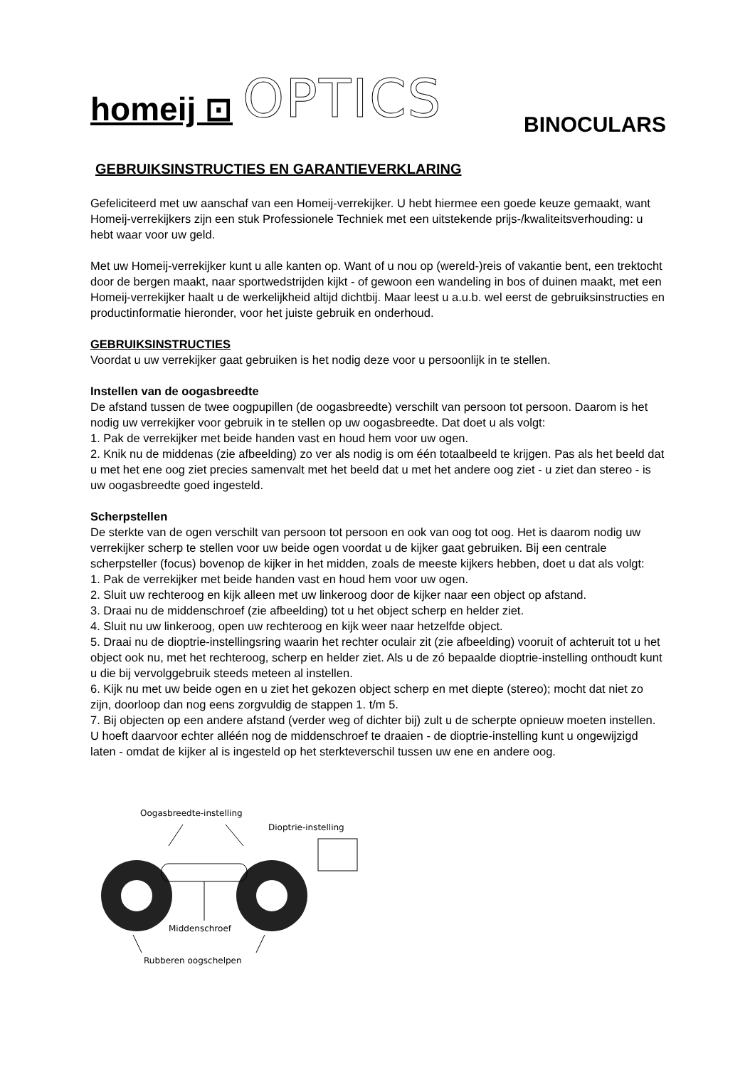homeij ⊡ OPTICS
BINOCULARS
GEBRUIKSINSTRUCTIES EN GARANTIEVERKLARING
Gefeliciteerd met uw aanschaf van een Homeij-verrekijker. U hebt hiermee een goede keuze gemaakt, want Homeij-verrekijkers zijn een stuk Professionele Techniek met een uitstekende prijs-/kwaliteitsverhouding: u hebt waar voor uw geld.
Met uw Homeij-verrekijker kunt u alle kanten op. Want of u nou op (wereld-)reis of vakantie bent, een trektocht door de bergen maakt, naar sportwedstrijden kijkt - of gewoon een wandeling in bos of duinen maakt, met een Homeij-verrekijker haalt u de werkelijkheid altijd dichtbij. Maar leest u a.u.b. wel eerst de gebruiksinstructies en productinformatie hieronder, voor het juiste gebruik en onderhoud.
GEBRUIKSINSTRUCTIES
Voordat u uw verrekijker gaat gebruiken is het nodig deze voor u persoonlijk in te stellen.
Instellen van de oogasbreedte
De afstand tussen de twee oogpupillen (de oogasbreedte) verschilt van persoon tot persoon. Daarom is het nodig uw verrekijker voor gebruik in te stellen op uw oogasbreedte. Dat doet u als volgt:
1. Pak de verrekijker met beide handen vast en houd hem voor uw ogen.
2. Knik nu de middenas (zie afbeelding) zo ver als nodig is om één totaalbeeld te krijgen. Pas als het beeld dat u met het ene oog ziet precies samenvalt met het beeld dat u met het andere oog ziet - u ziet dan stereo - is uw oogasbreedte goed ingesteld.
Scherpstellen
De sterkte van de ogen verschilt van persoon tot persoon en ook van oog tot oog. Het is daarom nodig uw verrekijker scherp te stellen voor uw beide ogen voordat u de kijker gaat gebruiken. Bij een centrale scherpsteller (focus) bovenop de kijker in het midden, zoals de meeste kijkers hebben, doet u dat als volgt:
1. Pak de verrekijker met beide handen vast en houd hem voor uw ogen.
2. Sluit uw rechteroog en kijk alleen met uw linkeroog door de kijker naar een object op afstand.
3. Draai nu de middenschroef (zie afbeelding) tot u het object scherp en helder ziet.
4. Sluit nu uw linkeroog, open uw rechteroog en kijk weer naar hetzelfde object.
5. Draai nu de dioptrie-instellingsring waarin het rechter oculair zit (zie afbeelding) vooruit of achteruit tot u het object ook nu, met het rechteroog, scherp en helder ziet. Als u de zó bepaalde dioptrie-instelling onthoudt kunt u die bij vervolggebruik steeds meteen al instellen.
6. Kijk nu met uw beide ogen en u ziet het gekozen object scherp en met diepte (stereo); mocht dat niet zo zijn, doorloop dan nog eens zorgvuldig de stappen 1. t/m 5.
7. Bij objecten op een andere afstand (verder weg of dichter bij) zult u de scherpte opnieuw moeten instellen. U hoeft daarvoor echter alléén nog de middenschroef te draaien - de dioptrie-instelling kunt u ongewijzigd laten - omdat de kijker al is ingesteld op het sterkteverschil tussen uw ene en andere oog.
Oogasbreedte-instelling
Dioptrie-instelling
Middenschroef
Rubberen oogschelpen